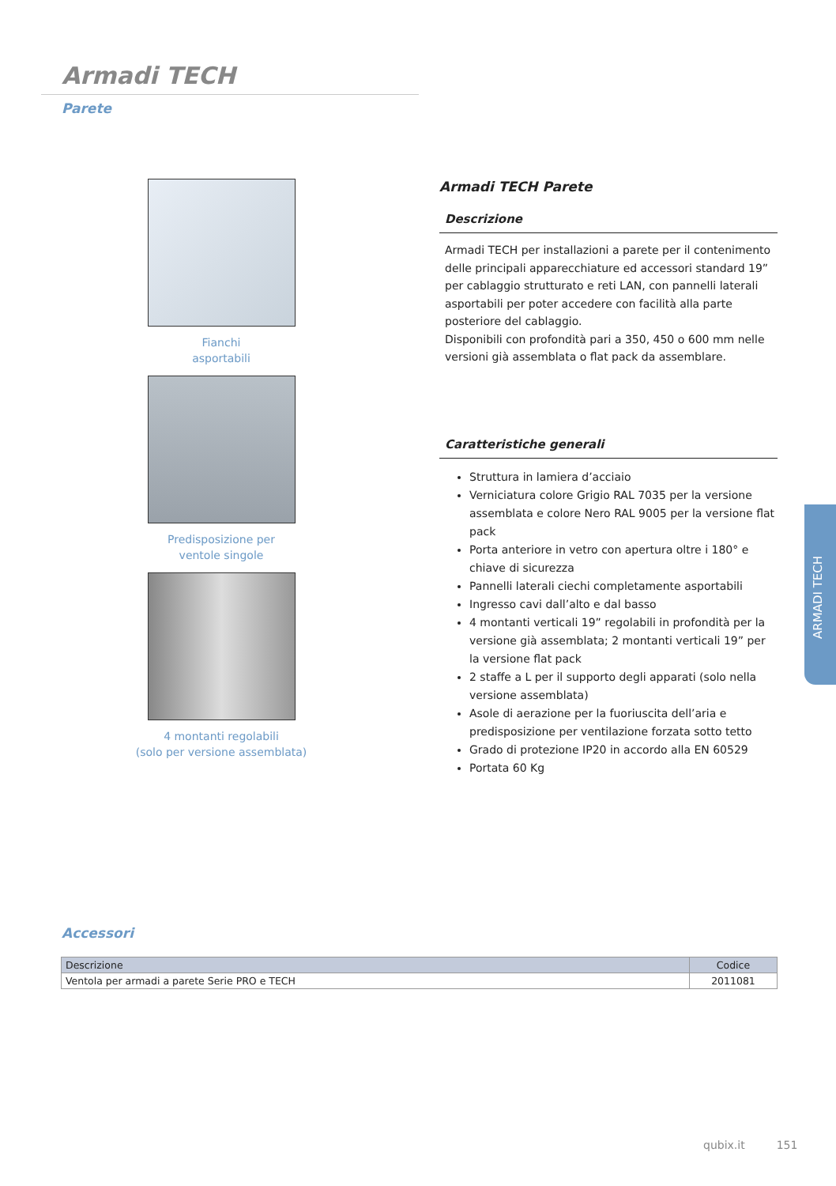Armadi TECH
Parete
Fianchi
asportabili
Predisposizione per
ventole singole
4 montanti regolabili
(solo per versione assemblata)
Armadi TECH Parete
Descrizione
Armadi TECH per installazioni a parete per il contenimento delle principali apparecchiature ed accessori standard 19” per cablaggio strutturato e reti LAN, con pannelli laterali asportabili per poter accedere con facilità alla parte posteriore del cablaggio.
Disponibili con profondità pari a 350, 450 o 600 mm nelle versioni già assemblata o flat pack da assemblare.
Caratteristiche generali
Struttura in lamiera d’acciaio
Verniciatura colore Grigio RAL 7035 per la versione assemblata e colore Nero RAL 9005 per la versione flat pack
Porta anteriore in vetro con apertura oltre i 180° e chiave di sicurezza
Pannelli laterali ciechi completamente asportabili
Ingresso cavi dall’alto e dal basso
4 montanti verticali 19” regolabili in profondità per la versione già assemblata; 2 montanti verticali 19” per la versione flat pack
2 staffe a L per il supporto degli apparati (solo nella versione assemblata)
Asole di aerazione per la fuoriuscita dell’aria e predisposizione per ventilazione forzata sotto tetto
Grado di protezione IP20 in accordo alla EN 60529
Portata 60 Kg
ARMADI TECH
Accessori
| Descrizione | Codice |
| --- | --- |
| Ventola per armadi a parete Serie PRO e TECH | 2011081 |
qubix.it 151